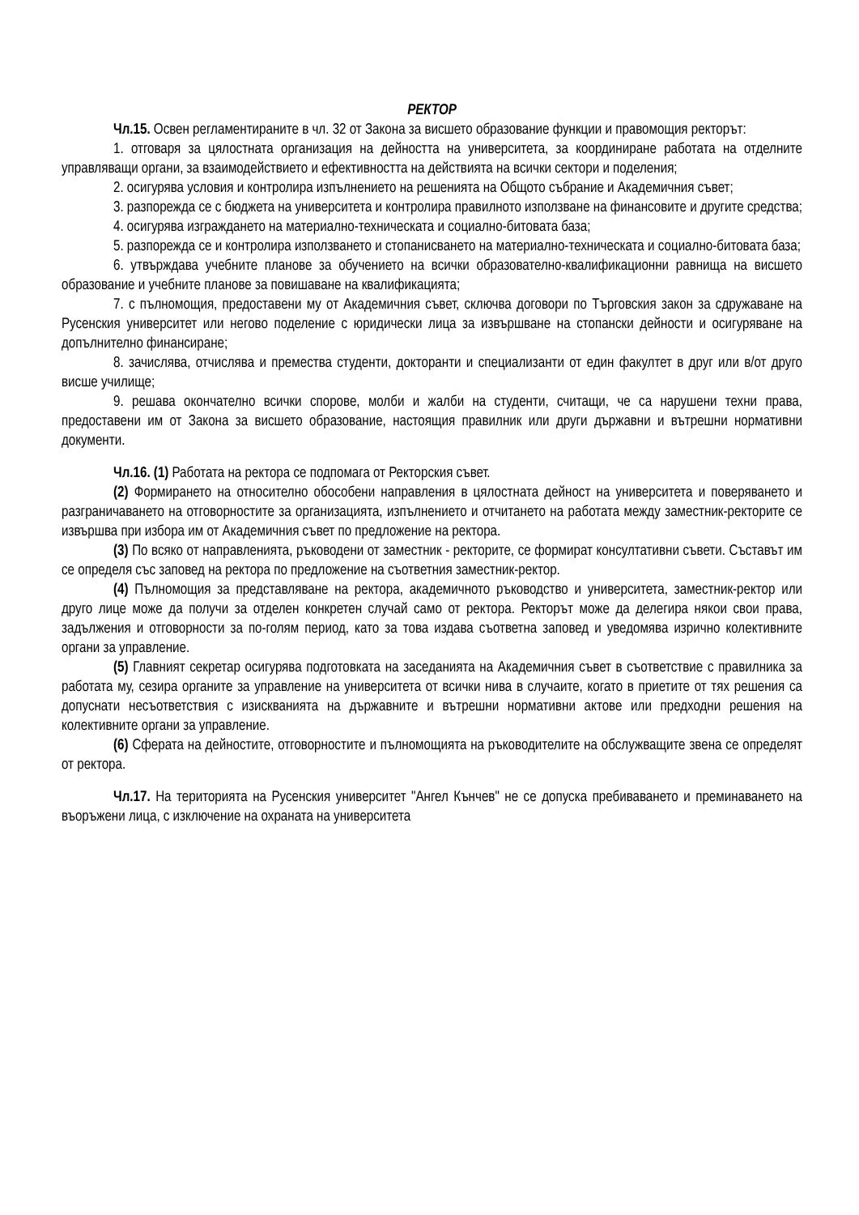РЕКТОР
Чл.15. Освен регламентираните в чл. 32 от Закона за висшето образование функции и правомощия ректорът:
1. отговаря за цялостната организация на дейността на университета, за координиране работата на отделните управляващи органи, за взаимодействието и ефективността на действията на всички сектори и поделения;
2. осигурява условия и контролира изпълнението на решенията на Общото събрание и Академичния съвет;
3. разпорежда се с бюджета на университета и контролира правилното използване на финансовите и другите средства;
4. осигурява изграждането на материално-техническата и социално-битовата база;
5. разпорежда се и контролира използването и стопанисването на материално-техническата и социално-битовата база;
6. утвърждава учебните планове за обучението на всички образователно-квалификационни равнища на висшето образование и учебните планове за повишаване на квалификацията;
7. с пълномощия, предоставени му от Академичния съвет, сключва договори по Търговския закон за сдружаване на Русенския университет или негово поделение с юридически лица за извършване на стопански дейности и осигуряване на допълнително финансиране;
8. зачислява, отчислява и премества студенти, докторанти и специализанти от един факултет в друг или в/от друго висше училище;
9. решава окончателно всички спорове, молби и жалби на студенти, считащи, че са нарушени техни права, предоставени им от Закона за висшето образование, настоящия правилник или други държавни и вътрешни нормативни документи.
Чл.16. (1) Работата на ректора се подпомага от Ректорския съвет.
(2) Формирането на относително обособени направления в цялостната дейност на университета и поверяването и разграничаването на отговорностите за организацията, изпълнението и отчитането на работата между заместник-ректорите се извършва при избора им от Академичния съвет по предложение на ректора.
(3) По всяко от направленията, ръководени от заместник - ректорите, се формират консултативни съвети. Съставът им се определя със заповед на ректора по предложение на съответния заместник-ректор.
(4) Пълномощия за представляване на ректора, академичното ръководство и университета, заместник-ректор или друго лице може да получи за отделен конкретен случай само от ректора. Ректорът може да делегира някои свои права, задължения и отговорности за по-голям период, като за това издава съответна заповед и уведомява изрично колективните органи за управление.
(5) Главният секретар осигурява подготовката на заседанията на Академичния съвет в съответствие с правилника за работата му, сезира органите за управление на университета от всички нива в случаите, когато в приетите от тях решения са допуснати несъответствия с изискванията на държавните и вътрешни нормативни актове или предходни решения на колективните органи за управление.
(6) Сферата на дейностите, отговорностите и пълномощията на ръководителите на обслужващите звена се определят от ректора.
Чл.17. На територията на Русенския университет "Ангел Кънчев" не се допуска пребиваването и преминаването на въоръжени лица, с изключение на охраната на университета